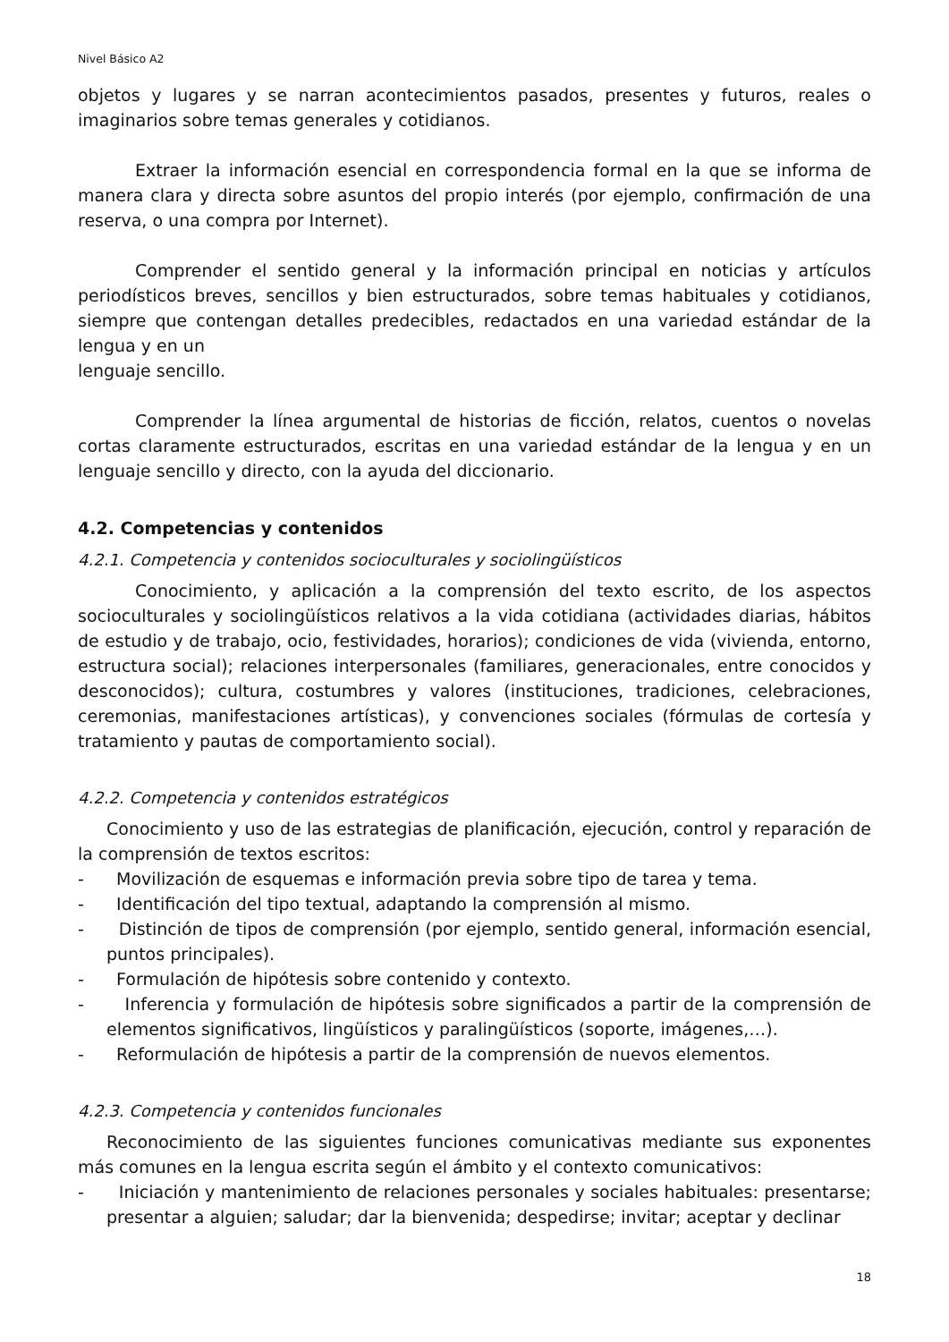Nivel Básico A2
objetos y lugares y se narran acontecimientos pasados, presentes y futuros, reales o imaginarios sobre temas generales y cotidianos.
Extraer la información esencial en correspondencia formal en la que se informa de manera clara y directa sobre asuntos del propio interés (por ejemplo, confirmación de una reserva, o una compra por Internet).
Comprender el sentido general y la información principal en noticias y artículos periodísticos breves, sencillos y bien estructurados, sobre temas habituales y cotidianos, siempre que contengan detalles predecibles, redactados en una variedad estándar de la lengua y en un
lenguaje sencillo.
Comprender la línea argumental de historias de ficción, relatos, cuentos o novelas cortas claramente estructurados, escritas en una variedad estándar de la lengua y en un lenguaje sencillo y directo, con la ayuda del diccionario.
4.2. Competencias y contenidos
4.2.1. Competencia y contenidos socioculturales y sociolingüísticos
Conocimiento, y aplicación a la comprensión del texto escrito, de los aspectos socioculturales y sociolingüísticos relativos a la vida cotidiana (actividades diarias, hábitos de estudio y de trabajo, ocio, festividades, horarios); condiciones de vida (vivienda, entorno, estructura social); relaciones interpersonales (familiares, generacionales, entre conocidos y desconocidos); cultura, costumbres y valores (instituciones, tradiciones, celebraciones, ceremonias, manifestaciones artísticas), y convenciones sociales (fórmulas de cortesía y tratamiento y pautas de comportamiento social).
4.2.2. Competencia y contenidos estratégicos
Conocimiento y uso de las estrategias de planificación, ejecución, control y reparación de la comprensión de textos escritos:
- Movilización de esquemas e información previa sobre tipo de tarea y tema.
- Identificación del tipo textual, adaptando la comprensión al mismo.
- Distinción de tipos de comprensión (por ejemplo, sentido general, información esencial, puntos principales).
- Formulación de hipótesis sobre contenido y contexto.
- Inferencia y formulación de hipótesis sobre significados a partir de la comprensión de elementos significativos, lingüísticos y paralingüísticos (soporte, imágenes,…).
- Reformulación de hipótesis a partir de la comprensión de nuevos elementos.
4.2.3. Competencia y contenidos funcionales
Reconocimiento de las siguientes funciones comunicativas mediante sus exponentes más comunes en la lengua escrita según el ámbito y el contexto comunicativos:
- Iniciación y mantenimiento de relaciones personales y sociales habituales: presentarse; presentar a alguien; saludar; dar la bienvenida; despedirse; invitar; aceptar y declinar
18